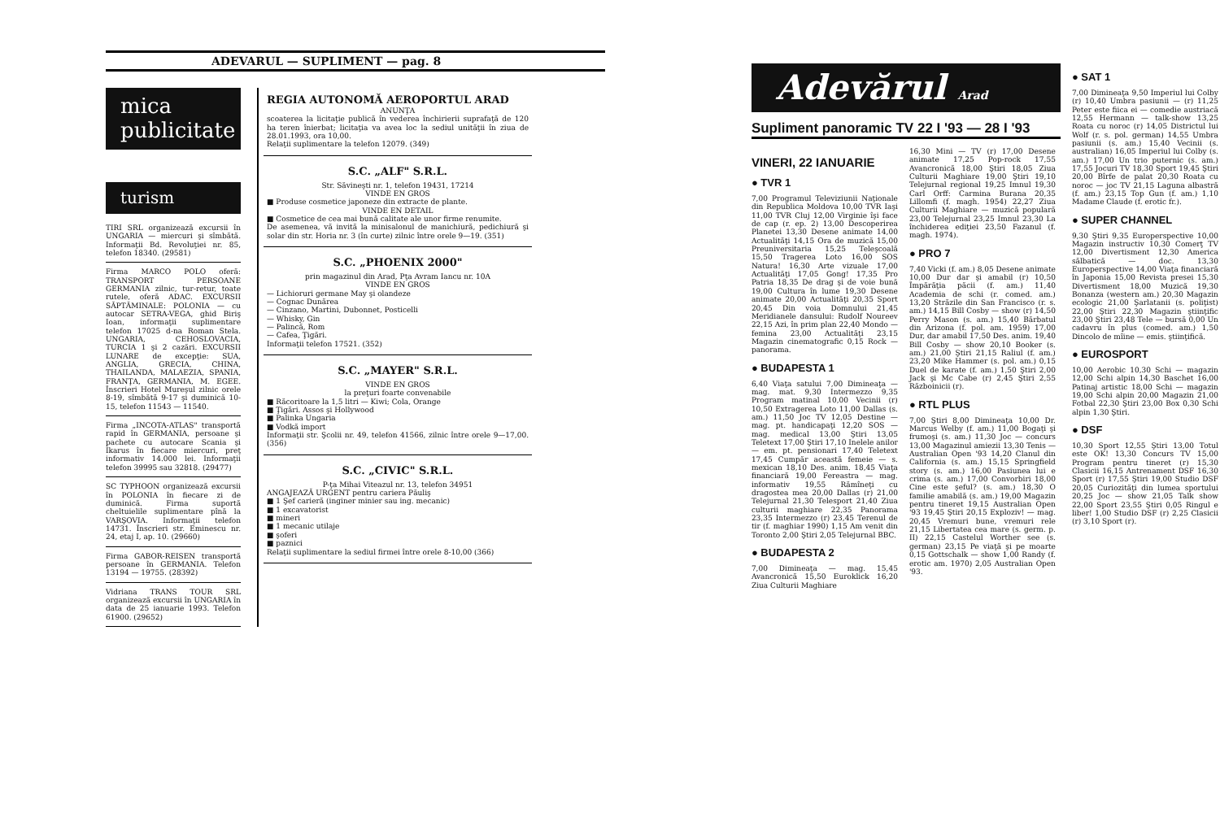ADEVARUL — SUPLIMENT — pag. 8
mica publicitate
turism
TIRI SRL organizează excursii în UNGARIA — miercuri şi sîmbătă. Informaţii Bd. Revoluţiei nr. 85, telefon 18340. (29581)
Firma MARCO POLO oferă: TRANSPORT PERSOANE GERMANIA zilnic, tur-retur, toate rutele, oferă ADAC. EXCURSII SĂPTĂMINALE: POLONIA — cu autocar SETRA-VEGA, ghid Biriş Ioan, informaţii suplimentare telefon 17025 d-na Roman Stela. UNGARIA, CEHOSLOVACIA, TURCIA 1 şi 2 cazări. EXCURSII LUNARE de excepţie: SUA, ANGLIA, GRECIA, CHINA, THAILANDA, MALAEZIA, SPANIA, FRANŢA, GERMANIA, M. EGEE. Înscrieri Hotel Mureşul zilnic orele 8-19, sîmbătă 9-17 şi duminică 10-15, telefon 11543 — 11540.
Firma „INCOTA-ATLAS" transportă rapid în GERMANIA, persoane şi pachete cu autocare Scania şi Ikarus în fiecare miercuri, preţ informativ 14.000 lei. Informaţii telefon 39995 sau 32818. (29477)
SC TYPHOON organizează excursii în POLONIA în fiecare zi de duminică. Firma suportă cheltuielile suplimentare pînă la VARŞOVIA. Informaţii telefon 14731. Înscrieri str. Eminescu nr. 24, etaj I, ap. 10. (29660)
Firma GABOR-REISEN transportă persoane în GERMANIA. Telefon 13194 — 19755. (28392)
Vidriana TRANS TOUR SRL organizează excursii în UNGARIA în data de 25 ianuarie 1993. Telefon 61900. (29652)
REGIA AUTONOMĂ AEROPORTUL ARAD
ANUNŢAscoaterea la licitaţie publică în vederea închirierii suprafaţă de 120 ha teren înierbat; licitaţia va avea loc la sediul unităţii în ziua de 28.01.1993, ora 10,00.
Relaţii suplimentare la telefon 12079. (349)
S.C. „ALF" S.R.L.
Str. Săvineşti nr. 1, telefon 19431, 17214
VINDE EN GROS■ Produse cosmetice japoneze din extracte de plante.VINDE EN DETAIL■ Cosmetice de cea mai bună calitate ale unor firme renumite.
De asemenea, vă invită la minisalonul de manichiură, pedichiură şi solar din str. Horia nr. 3 (în curte) zilnic între orele 9—19. (351)
S.C. „PHOENIX 2000"
prin magazinul din Arad, Pţa Avram Iancu nr. 10A
VINDE EN GROS— Lichioruri germane May şi olandeze
— Cognac Dunărea
— Cinzano, Martini, Dubonnet, Posticelli
— Whisky, Gin
— Palincă, Rom
— Cafea, Ţigări.
Informaţii telefon 17521. (352)
S.C. „MAYER" S.R.L.
VINDE EN GROS
la preţuri foarte convenabile■ Răcoritoare la 1,5 litri — Kiwi; Cola, Orange
■ Ţigări. Assos şi Hollywood
■ Palinka Ungaria
■ Vodkă import
Informaţii str. Şcolii nr. 49, telefon 41566, zilnic între orele 9—17,00. (356)
S.C. „CIVIC" S.R.L.
P-ţa Mihai Viteazul nr. 13, telefon 34951ANGAJEAZĂ URGENT pentru cariera Păuliş
■ 1 Şef carieră (inginer minier sau ing. mecanic)
■ 1 excavatorist
■ mineri
■ 1 mecanic utilaje
■ şoferi
■ paznici
Relaţii suplimentare la sediul firmei între orele 8-10,00 (366)
Adevărul Arad
Supliment panoramic TV 22 I '93 — 28 I '93
VINERI, 22 IANUARIE
● TVR 1
7,00 Programul Televiziunii Naţionale din Republica Moldova 10,00 TVR Iaşi 11,00 TVR Cluj 12,00 Virginie îşi face de cap (r. ep. 2) 13,00 Descoperirea Planetei 13,30 Desene animate 14,00 Actualităţi 14,15 Ora de muzică 15,00 Preuniversitaria 15,25 Teleşcoală 15,50 Tragerea Loto 16,00 SOS Natura! 16,30 Arte vizuale 17,00 Actualităţi 17,05 Gong! 17,35 Pro Patria 18,35 De drag şi de voie bună 19,00 Cultura în lume 19,30 Desene animate 20,00 Actualităţi 20,35 Sport 20,45 Din voia Domnului 21,45 Meridianele dansului: Rudolf Noureev 22,15 Azi, în prim plan 22,40 Mondo — femina 23,00 Actualităţi 23,15 Magazin cinematografic 0,15 Rock — panorama.
● BUDAPESTA 1
6,40 Viaţa satului 7,00 Dimineaţa — mag. mat. 9,30 Intermezzo 9,35 Program matinal 10,00 Vecinii (r) 10,50 Extragerea Loto 11,00 Dallas (s. am.) 11,50 Joc TV 12,05 Destine — mag. pt. handicapaţi 12,20 SOS — mag. medical 13,00 Ştiri 13,05 Teletext 17,00 Ştiri 17,10 Inelele anilor — em. pt. pensionari 17,40 Teletext 17,45 Cumpăr această femeie — s. mexican 18,10 Des. anim. 18,45 Viaţa financiară 19,00 Fereastra — mag. informativ 19,55 Rămîneţi cu dragostea mea 20,00 Dallas (r) 21,00 Telejurnal 21,30 Telesport 21,40 Ziua culturii maghiare 22,35 Panorama 23,35 Intermezzo (r) 23,45 Terenul de tir (f. maghiar 1990) 1,15 Am venit din Toronto 2,00 Ştiri 2,05 Telejurnal BBC.
● BUDAPESTA 2
7,00 Dimineaţa — mag. 15,45 Avancronică 15,50 Euroklick 16,20 Ziua Culturii Maghiare
16,30 Mini — TV (r) 17,00 Desene animate 17,25 Pop-rock 17,55 Avancronică 18,00 Ştiri 18,05 Ziua Culturii Maghiare 19,00 Ştiri 19,10 Telejurnal regional 19,25 Imnul 19,30 Carl Orff: Carmina Burana 20,35 Lillomfi (f. magh. 1954) 22,27 Ziua Culturii Maghiare — muzică populară 23,00 Telejurnal 23,25 Imnul 23,30 La închiderea ediţiei 23,50 Fazanul (f. magh. 1974).
● PRO 7
7,40 Vicki (f. am.) 8,05 Desene animate 10,00 Dur dar şi amabil (r) 10,50 Împărăţia păcii (f. am.) 11,40 Academia de schi (r. comed. am.) 13,20 Străzile din San Francisco (r. s. am.) 14,15 Bill Cosby — show (r) 14,50 Perry Mason (s. am.) 15,40 Bărbatul din Arizona (f. pol. am. 1959) 17,00 Dur, dar amabil 17,50 Des. anim. 19,40 Bill Cosby — show 20,10 Booker (s. am.) 21,00 Ştiri 21,15 Raliul (f. am.) 23,20 Mike Hammer (s. pol. am.) 0,15 Duel de karate (f. am.) 1,50 Ştiri 2,00 Jack şi Mc Cabe (r) 2,45 Ştiri 2,55 Războinicii (r).
● RTL PLUS
7,00 Ştiri 8,00 Dimineaţa 10,00 Dr. Marcus Welby (f. am.) 11,00 Bogaţi şi frumoşi (s. am.) 11,30 Joc — concurs 13,00 Magazinul amiezii 13,30 Tenis — Australian Open '93 14,20 Clanul din California (s. am.) 15,15 Springfield story (s. am.) 16,00 Pasiunea lui e crima (s. am.) 17,00 Convorbiri 18,00 Cine este şeful? (s. am.) 18,30 O familie amabilă (s. am.) 19,00 Magazin pentru tineret 19,15 Australian Open '93 19,45 Ştiri 20,15 Exploziv! — mag. 20,45 Vremuri bune, vremuri rele 21,15 Libertatea cea mare (s. germ. p. II) 22,15 Castelul Worther see (s. german) 23,15 Pe viaţă şi pe moarte 0,15 Gottschalk — show 1,00 Randy (f. erotic am. 1970) 2,05 Australian Open '93.
● SAT 1
7,00 Dimineaţa 9,50 Imperiul lui Colby (r) 10,40 Umbra pasiunii — (r) 11,25 Peter este fiica ei — comedie austriacă 12,55 Hermann — talk-show 13,25 Roata cu noroc (r) 14,05 Districtul lui Wolf (r. s. pol. german) 14,55 Umbra pasiunii (s. am.) 15,40 Vecinii (s. australian) 16,05 Imperiul lui Colby (s. am.) 17,00 Un trio puternic (s. am.) 17,55 Jocuri TV 18,30 Sport 19,45 Ştiri 20,00 Bîrfe de palat 20,30 Roata cu noroc — joc TV 21,15 Laguna albastră (f. am.) 23,15 Top Gun (f. am.) 1,10 Madame Claude (f. erotic fr.).
● SUPER CHANNEL
9,30 Ştiri 9,35 Europerspective 10,00 Magazin instructiv 10,30 Comerţ TV 12,00 Divertisment 12,30 America sălbatică — doc. 13,30 Europerspective 14,00 Viaţa financiară în Japonia 15,00 Revista presei 15,30 Divertisment 18,00 Muzică 19,30 Bonanza (western am.) 20,30 Magazin ecologic 21,00 Şarlatanii (s. poliţist) 22,00 Ştiri 22,30 Magazin ştiinţific 23,00 Ştiri 23,48 Tele — bursă 0,00 Un cadavru în plus (comed. am.) 1,50 Dincolo de mîine — emis. ştiinţifică.
● EUROSPORT
10,00 Aerobic 10,30 Schi — magazin 12,00 Schi alpin 14,30 Baschet 16,00 Patinaj artistic 18,00 Schi — magazin 19,00 Schi alpin 20,00 Magazin 21,00 Fotbal 22,30 Ştiri 23,00 Box 0,30 Schi alpin 1,30 Ştiri.
● DSF
10,30 Sport 12,55 Ştiri 13,00 Totul este OK! 13,30 Concurs TV 15,00 Program pentru tineret (r) 15,30 Clasicii 16,15 Antrenament DSF 16,30 Sport (r) 17,55 Ştiri 19,00 Studio DSF 20,05 Curiozităţi din lumea sportului 20,25 Joc — show 21,05 Talk show 22,00 Sport 23,55 Ştiri 0,05 Ringul e liber! 1,00 Studio DSF (r) 2,25 Clasicii (r) 3,10 Sport (r).